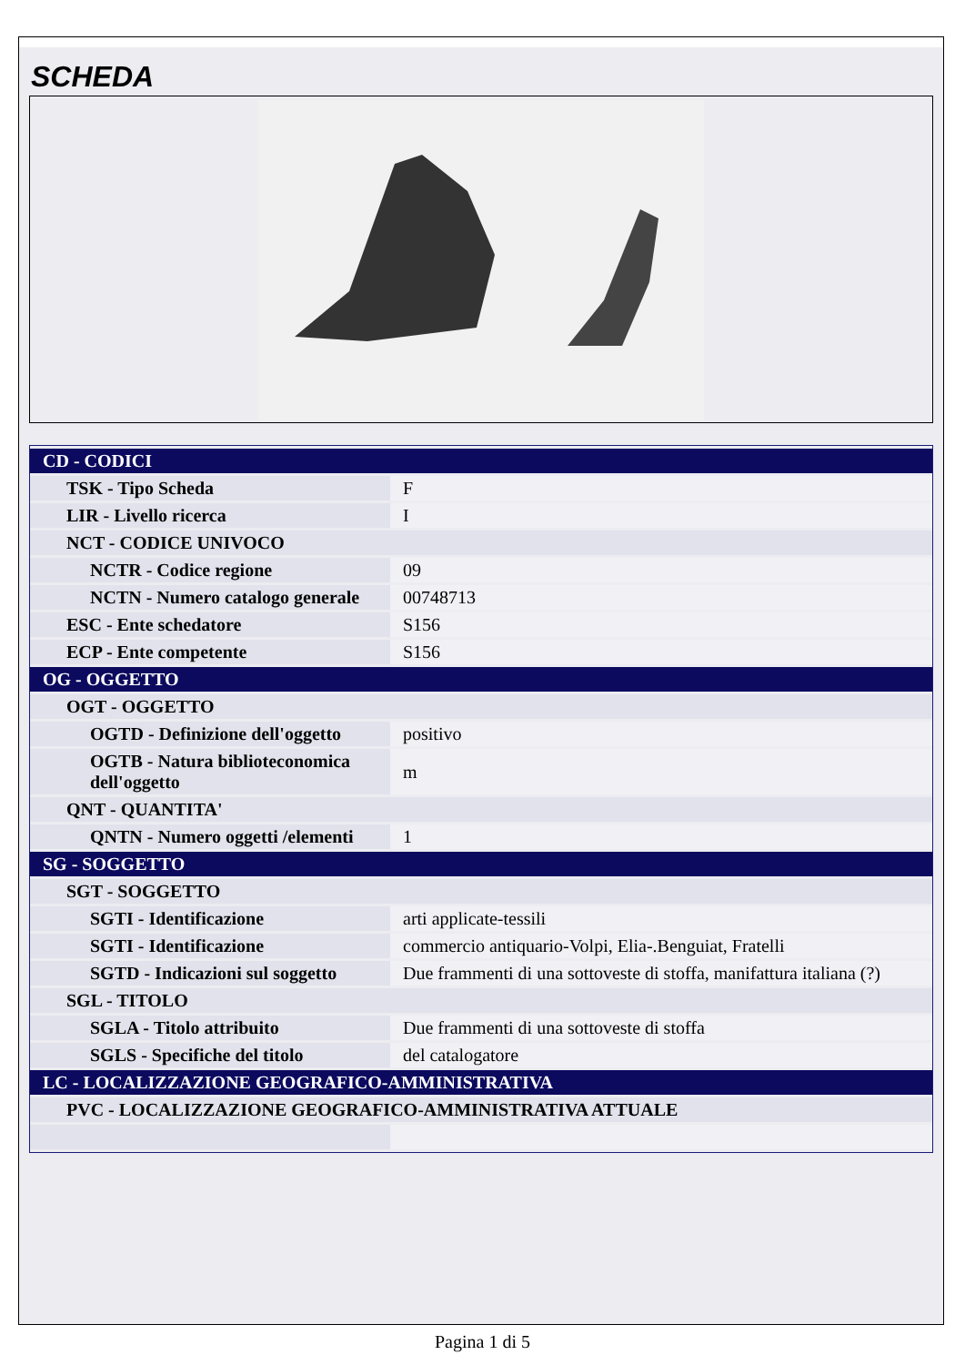SCHEDA
| CD - CODICI | |
| TSK - Tipo Scheda | F |
| LIR - Livello ricerca | I |
| NCT - CODICE UNIVOCO | |
| NCTR - Codice regione | 09 |
| NCTN - Numero catalogo generale | 00748713 |
| ESC - Ente schedatore | S156 |
| ECP - Ente competente | S156 |
| OG - OGGETTO | |
| OGT - OGGETTO | |
| OGTD - Definizione dell'oggetto | positivo |
| OGTB - Natura biblioteconomica dell'oggetto | m |
| QNT - QUANTITA' | |
| QNTN - Numero oggetti /elementi | 1 |
| SG - SOGGETTO | |
| SGT - SOGGETTO | |
| SGTI - Identificazione | arti applicate-tessili |
| SGTI - Identificazione | commercio antiquario-Volpi, Elia-.Benguiat, Fratelli |
| SGTD - Indicazioni sul soggetto | Due frammenti di una sottoveste di stoffa, manifattura italiana (?) |
| SGL - TITOLO | |
| SGLA - Titolo attribuito | Due frammenti di una sottoveste di stoffa |
| SGLS - Specifiche del titolo | del catalogatore |
| LC - LOCALIZZAZIONE GEOGRAFICO-AMMINISTRATIVA | |
| PVC - LOCALIZZAZIONE GEOGRAFICO-AMMINISTRATIVA ATTUALE | |
Pagina 1 di 5